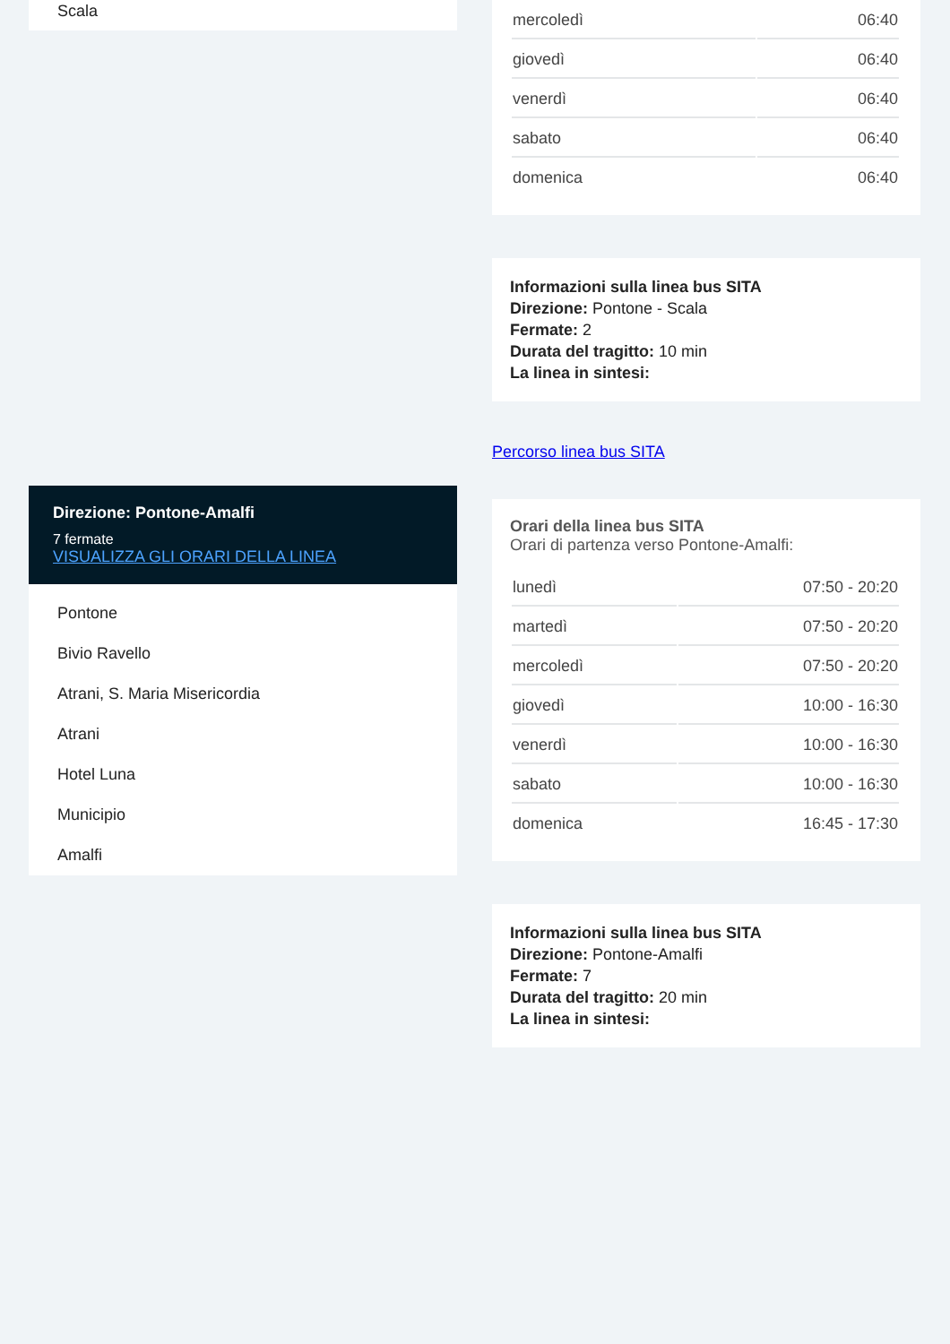Scala
Direzione: Pontone-Amalfi
7 fermate
VISUALIZZA GLI ORARI DELLA LINEA
Pontone
Bivio Ravello
Atrani, S. Maria Misericordia
Atrani
Hotel Luna
Municipio
Amalfi
| mercoledì | 06:40 |
| giovedì | 06:40 |
| venerdì | 06:40 |
| sabato | 06:40 |
| domenica | 06:40 |
Informazioni sulla linea bus SITA
Direzione: Pontone - Scala
Fermate: 2
Durata del tragitto: 10 min
La linea in sintesi:
Percorso linea bus SITA
Orari della linea bus SITA
Orari di partenza verso Pontone-Amalfi:
| lunedì | 07:50 - 20:20 |
| martedì | 07:50 - 20:20 |
| mercoledì | 07:50 - 20:20 |
| giovedì | 10:00 - 16:30 |
| venerdì | 10:00 - 16:30 |
| sabato | 10:00 - 16:30 |
| domenica | 16:45 - 17:30 |
Informazioni sulla linea bus SITA
Direzione: Pontone-Amalfi
Fermate: 7
Durata del tragitto: 20 min
La linea in sintesi: